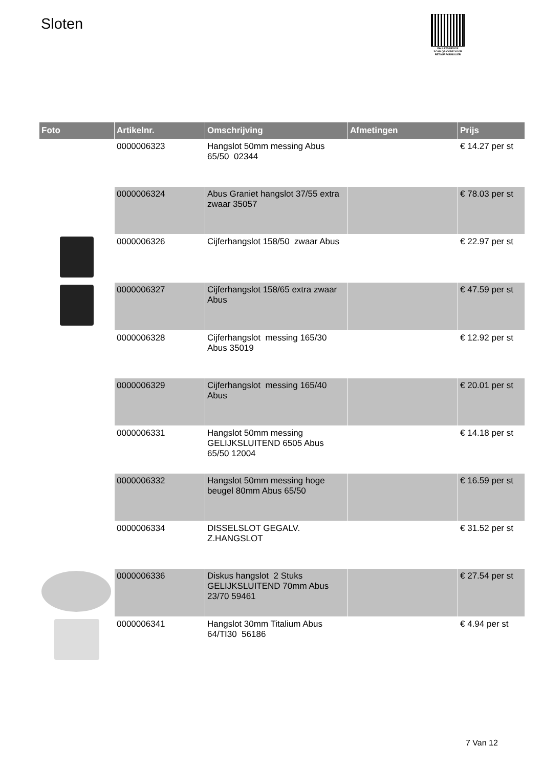Sloten
PALLETSERVICE
SCAN QR-CODE VOOR RETOURFORMULIER
| Foto | Artikelnr. | Omschrijving | Afmetingen | Prijs |
| --- | --- | --- | --- | --- |
| | 0000006323 | Hangslot 50mm messing Abus 65/50 02344 | | € 14.27 per st |
| | 0000006324 | Abus Graniet hangslot 37/55 extra zwaar 35057 | | € 78.03 per st |
| | 0000006326 | Cijferhangslot 158/50 zwaar Abus | | € 22.97 per st |
| | 0000006327 | Cijferhangslot 158/65 extra zwaar Abus | | € 47.59 per st |
| | 0000006328 | Cijferhangslot messing 165/30 Abus 35019 | | € 12.92 per st |
| | 0000006329 | Cijferhangslot messing 165/40 Abus | | € 20.01 per st |
| | 0000006331 | Hangslot 50mm messing GELIJKSLUITEND 6505 Abus 65/50 12004 | | € 14.18 per st |
| | 0000006332 | Hangslot 50mm messing hoge beugel 80mm Abus 65/50 | | € 16.59 per st |
| | 0000006334 | DISSELSLOT GEGALV. Z.HANGSLOT | | € 31.52 per st |
| | 0000006336 | Diskus hangslot 2 Stuks GELIJKSLUITEND 70mm Abus 23/70 59461 | | € 27.54 per st |
| | 0000006341 | Hangslot 30mm Titalium Abus 64/TI30 56186 | | € 4.94 per st |
7 Van 12